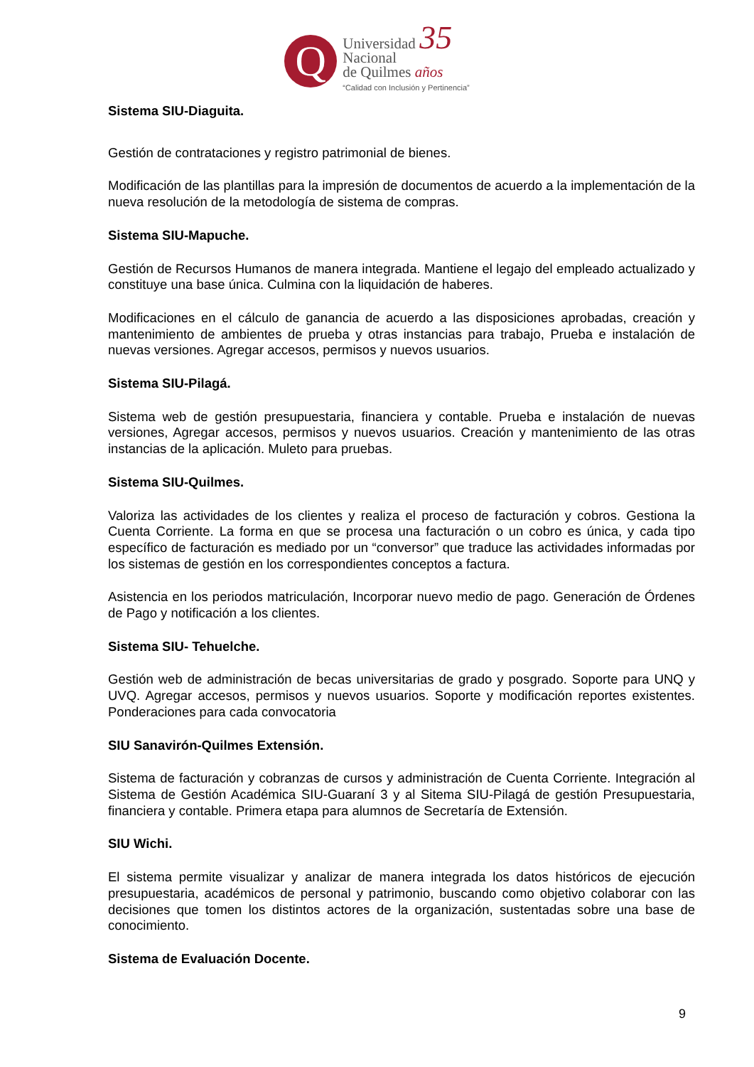Q
Universidad 35
Nacional
de Quilmes años
“Calidad con Inclusión y Pertinencia”
Sistema SIU-Diaguita.
Gestión de contrataciones y registro patrimonial de bienes.
Modificación de las plantillas para la impresión de documentos de acuerdo a la implementación de la nueva resolución de la metodología de sistema de compras.
Sistema SIU-Mapuche.
Gestión de Recursos Humanos de manera integrada. Mantiene el legajo del empleado actualizado y constituye una base única. Culmina con la liquidación de haberes.
Modificaciones en el cálculo de ganancia de acuerdo a las disposiciones aprobadas, creación y mantenimiento de ambientes de prueba y otras instancias para trabajo, Prueba e instalación de nuevas versiones. Agregar accesos, permisos y nuevos usuarios.
Sistema SIU-Pilagá.
Sistema web de gestión presupuestaria, financiera y contable. Prueba e instalación de nuevas versiones, Agregar accesos, permisos y nuevos usuarios. Creación y mantenimiento de las otras instancias de la aplicación. Muleto para pruebas.
Sistema SIU-Quilmes.
Valoriza las actividades de los clientes y realiza el proceso de facturación y cobros. Gestiona la Cuenta Corriente. La forma en que se procesa una facturación o un cobro es única, y cada tipo específico de facturación es mediado por un “conversor” que traduce las actividades informadas por los sistemas de gestión en los correspondientes conceptos a factura.
Asistencia en los periodos matriculación, Incorporar nuevo medio de pago. Generación de Órdenes de Pago y notificación a los clientes.
Sistema SIU- Tehuelche.
Gestión web de administración de becas universitarias de grado y posgrado. Soporte para UNQ y UVQ. Agregar accesos, permisos y nuevos usuarios. Soporte y modificación reportes existentes. Ponderaciones para cada convocatoria
SIU Sanavirón-Quilmes Extensión.
Sistema de facturación y cobranzas de cursos y administración de Cuenta Corriente. Integración al Sistema de Gestión Académica SIU-Guaraní 3 y al Sitema SIU-Pilagá de gestión Presupuestaria, financiera y contable. Primera etapa para alumnos de Secretaría de Extensión.
SIU Wichi.
El sistema permite visualizar y analizar de manera integrada los datos históricos de ejecución presupuestaria, académicos de personal y patrimonio, buscando como objetivo colaborar con las decisiones que tomen los distintos actores de la organización, sustentadas sobre una base de conocimiento.
Sistema de Evaluación Docente.
9